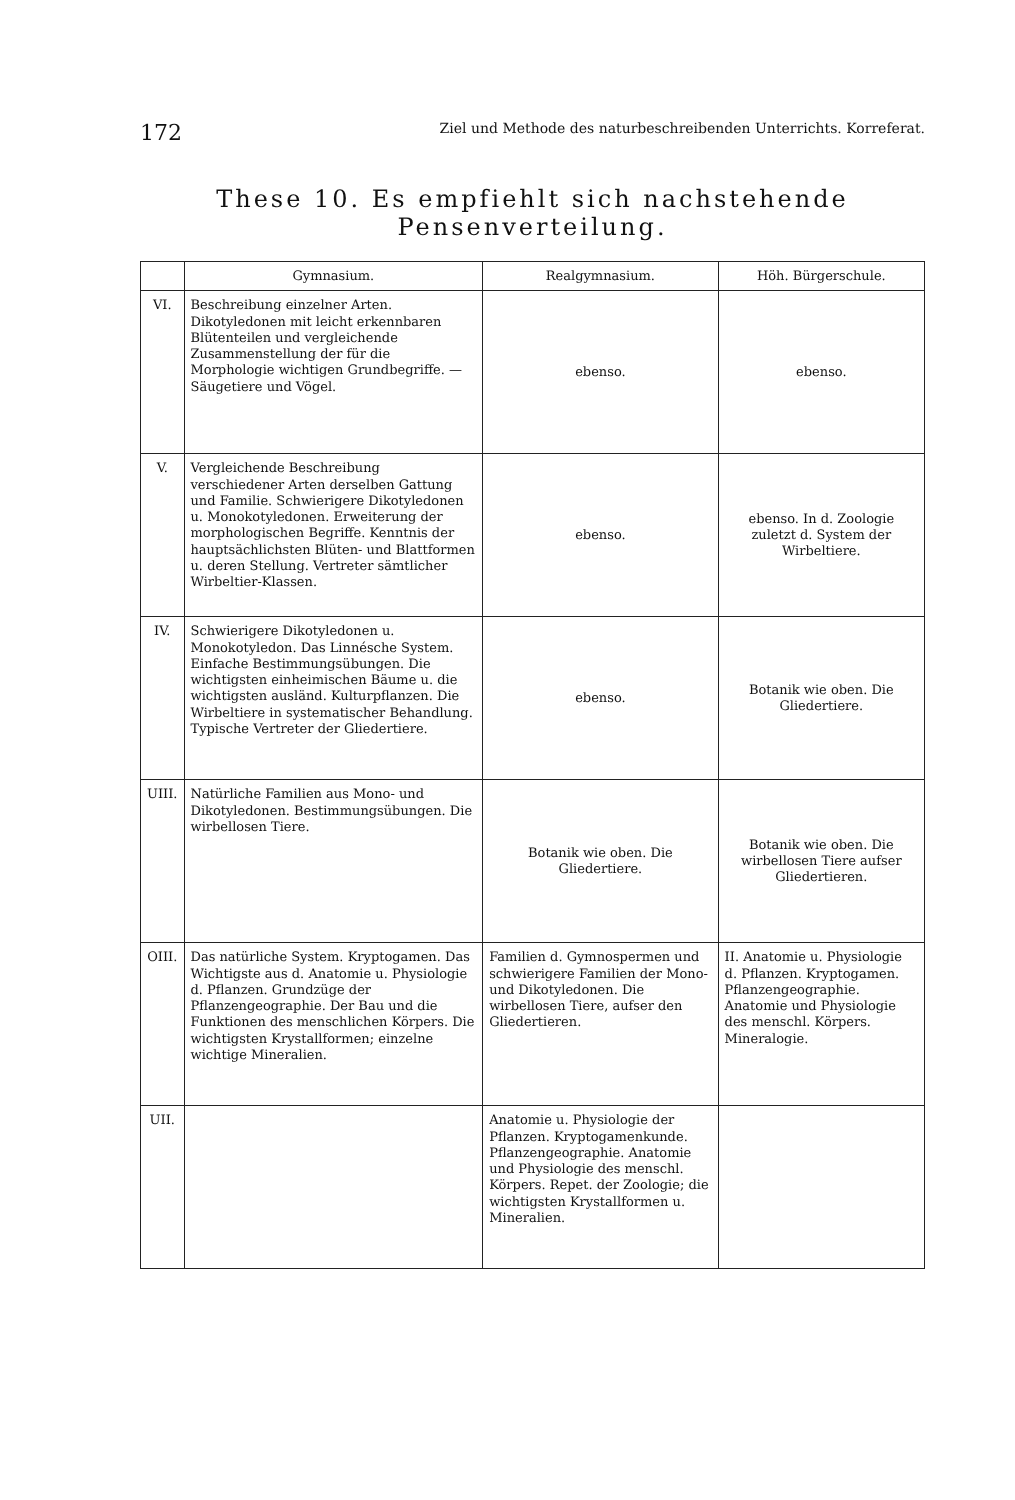172 Ziel und Methode des naturbeschreibenden Unterrichts. Korreferat.
These 10. Es empfiehlt sich nachstehende Pensenverteilung.
| | Gymnasium. | Realgymnasium. | Höh. Bürgerschule. |
| --- | --- | --- | --- |
| VI. | Beschreibung einzelner Arten. Dikotyledonen mit leicht erkennbaren Blütenteilen und vergleichende Zusammenstellung der für die Morphologie wichtigen Grundbegriffe. — Säugetiere und Vögel. | ebenso. | ebenso. |
| V. | Vergleichende Beschreibung verschiedener Arten derselben Gattung und Familie. Schwierigere Dikotyledonen u. Monokotyledonen. Erweiterung der morphologischen Begriffe. Kenntnis der hauptsächlichsten Blüten- und Blattformen u. deren Stellung. Vertreter sämtlicher Wirbeltier-Klassen. | ebenso. | ebenso. In d. Zoologie zuletzt d. System der Wirbeltiere. |
| IV. | Schwierigere Dikotyledonen u. Monokotyledon. Das Linnésche System. Einfache Bestimmungsübungen. Die wichtigsten einheimischen Bäume u. die wichtigsten ausländ. Kulturpflanzen. Die Wirbeltiere in systematischer Behandlung. Typische Vertreter der Gliedertiere. | ebenso. | Botanik wie oben. Die Gliedertiere. |
| UIII. | Natürliche Familien aus Mono- und Dikotyledonen. Bestimmungsübungen. Die wirbellosen Tiere. | Botanik wie oben. Die Gliedertiere. | Botanik wie oben. Die wirbellosen Tiere aufser Gliedertieren. |
| OIII. | Das natürliche System. Kryptogamen. Das Wichtigste aus d. Anatomie u. Physiologie d. Pflanzen. Grundzüge der Pflanzengeographie. Der Bau und die Funktionen des menschlichen Körpers. Die wichtigsten Krystallformen; einzelne wichtige Mineralien. | Familien d. Gymnospermen und schwierigere Familien der Mono- und Dikotyledonen. Die wirbellosen Tiere, aufser den Gliedertieren. | II. Anatomie u. Physiologie d. Pflanzen. Kryptogamen. Pflanzengeographie. Anatomie und Physiologie des menschl. Körpers. Mineralogie. |
| UII. | | Anatomie u. Physiologie der Pflanzen. Kryptogamenkunde. Pflanzengeographie. Anatomie und Physiologie des menschl. Körpers. Repet. der Zoologie; die wichtigsten Krystallformen u. Mineralien. | |